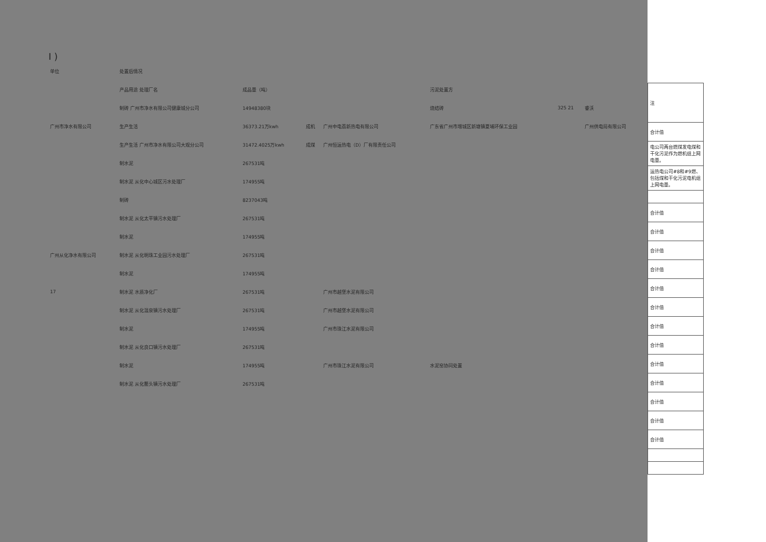I )
| 单位 | 处置后情况 | | | | | | |
| --- | --- | --- | --- | --- | --- | --- | --- |
| | 产品用途 处理厂名 | 成品量（吨） | | | 污泥处置方 | | |
| | 制砖 广州市净水有限公司健康城分公司 | 14948380块 | | | 烧结砖 | 325 21 | 睿沃 |
| 广州市净水有限公司 | 生产生活 | 36373.21万kwh | 成机 | 广州中电荔新热电有限公司 | 广东省广州市增城区新塘镇夏埔环保工业园 | | 广州供电局有限公司 |
| | 生产生活 广州市净水有限公司大观分公司 | 31472.4025万kwh | 成煤 | 广州恒运热电（D）厂有限责任公司 | | | |
| | 制水泥 | 267531吨 | | | | | |
| | 制水泥 从化中心城区污水处理厂 | 174955吨 | | | | | |
| | 制砖 | 8237043吨 | | | | | |
| | 制水泥 从化太平镇污水处理厂 | 267531吨 | | | | | |
| | 制水泥 | 174955吨 | | | | | |
| 广州从化净水有限公司 | 制水泥 从化明珠工业园污水处理厂 | 267531吨 | | | | | |
| | 制水泥 | 174955吨 | | | | | |
| 17 | 制水泥 水质净化厂 | 267531吨 | | 广州市越堡水泥有限公司 | | | |
| | 制水泥 从化温泉镇污水处理厂 | 267531吨 | | 广州市越堡水泥有限公司 | | | |
| | 制水泥 | 174955吨 | | 广州市珠江水泥有限公司 | | | |
| | 制水泥 从化良口镇污水处理厂 | 267531吨 | | | | | |
| | 制水泥 | 174955吨 | | 广州市珠江水泥有限公司 | 水泥窑协同处置 | | |
| | 制水泥 从化鳌头镇污水处理厂 | 267531吨 | | | | | |
| 注 |
| 合计值 |
| 电公司两台燃煤发电煤和干化污泥作为燃机组上网电量。 |
| 运热电公司#8和#9燃、包括煤和干化污泥电机组上网电量。 |
| 合计值 |
| 合计值 |
| 合计值 |
| 合计值 |
| 合计值 |
| 合计值 |
| 合计值 |
| 合计值 |
| 合计值 |
| 合计值 |
| 合计值 |
| 合计值 |
| 合计值 |